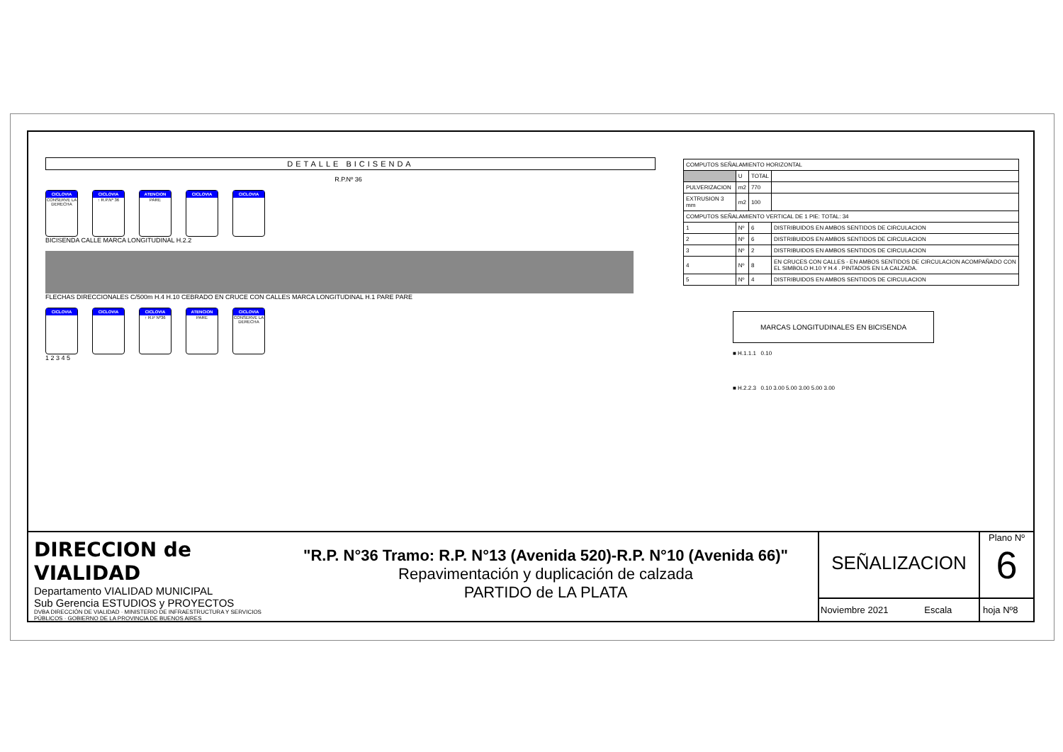DETALLE BICISENDA
R.P.Nº 36
CICLOVIA
CONSERVE LA DERECHA
CICLOVIA
↑ R.P.Nº 36
ATENCION
PARE
CICLOVIA CICLOVIA
BICISENDA CALLE MARCA LONGITUDINAL H.2.2
FLECHAS DIRECCIONALES C/500m H.4 H.10 CEBRADO EN CRUCE CON CALLES MARCA LONGITUDINAL H.1 PARE PARE
CICLOVIA CICLOVIA CICLOVIA
↑ R.P Nº36
ATENCION
PARE
CICLOVIA
CONSERVE LA DERECHA
1 2 3 4 5
| COMPUTOS SEÑALAMIENTO HORIZONTAL | | | |
| | U | TOTAL | |
| PULVERIZACION | m2 | 770 | |
| EXTRUSION 3 mm | m2 | 100 | |
| COMPUTOS SEÑALAMIENTO VERTICAL DE 1 PIE: TOTAL: 34 | | | |
| 1 | Nº | 6 | DISTRIBUIDOS EN AMBOS SENTIDOS DE CIRCULACION |
| 2 | Nº | 6 | DISTRIBUIDOS EN AMBOS SENTIDOS DE CIRCULACION |
| 3 | Nº | 2 | DISTRIBUIDOS EN AMBOS SENTIDOS DE CIRCULACION |
| 4 | Nº | 8 | EN CRUCES CON CALLES - EN AMBOS SENTIDOS DE CIRCULACION ACOMPAÑADO CON EL SIMBOLO H.10 Y H.4 . PINTADOS EN LA CALZADA. |
| 5 | Nº | 4 | DISTRIBUIDOS EN AMBOS SENTIDOS DE CIRCULACION |
MARCAS LONGITUDINALES EN BICISENDA
■ H.1.1.1 0.10
■ H.2.2.3 0.10 3.00 5.00 3.00 5.00 3.00
DIRECCION de VIALIDAD
Departamento VIALIDAD MUNICIPAL
Sub Gerencia ESTUDIOS y PROYECTOS
DVBA DIRECCIÓN DE VIALIDAD · MINISTERIO DE INFRAESTRUCTURA Y SERVICIOS PÚBLICOS · GOBIERNO DE LA PROVINCIA DE BUENOS AIRES
"R.P. N°36 Tramo: R.P. N°13 (Avenida 520)-R.P. N°10 (Avenida 66)"
Repavimentación y duplicación de calzada
PARTIDO de LA PLATA
SEÑALIZACION
Noviembre 2021 Escala
Plano Nº
6
hoja Nº8